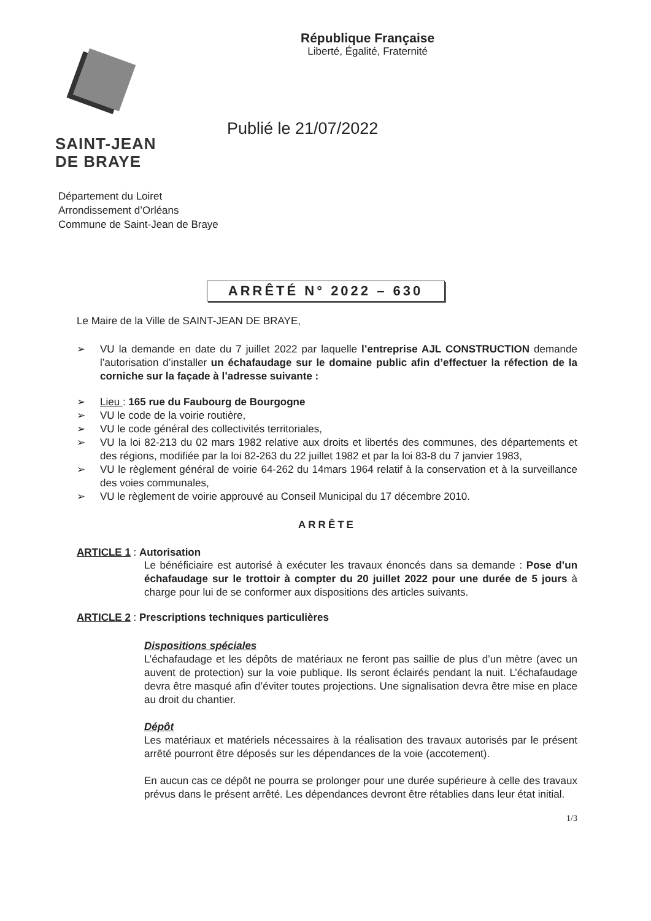SAINT-JEAN
DE BRAYE
République Française
Liberté, Égalité, Fraternité
Publié le 21/07/2022
Département du Loiret
Arrondissement d’Orléans
Commune de Saint-Jean de Braye
ARRÊTÉ N° 2022 – 630
Le Maire de la Ville de SAINT-JEAN DE BRAYE,
➢ VU la demande en date du 7 juillet 2022 par laquelle l’entreprise AJL CONSTRUCTION demande l’autorisation d’installer un échafaudage sur le domaine public afin d’effectuer la réfection de la corniche sur la façade à l’adresse suivante :
➢ Lieu : 165 rue du Faubourg de Bourgogne
➢ VU le code de la voirie routière,
➢ VU le code général des collectivités territoriales,
➢ VU la loi 82-213 du 02 mars 1982 relative aux droits et libertés des communes, des départements et des régions, modifiée par la loi 82-263 du 22 juillet 1982 et par la loi 83-8 du 7 janvier 1983,
➢ VU le règlement général de voirie 64-262 du 14mars 1964 relatif à la conservation et à la surveillance des voies communales,
➢ VU le règlement de voirie approuvé au Conseil Municipal du 17 décembre 2010.
ARRÊTE
ARTICLE 1 : Autorisation
Le bénéficiaire est autorisé à exécuter les travaux énoncés dans sa demande : Pose d’un échafaudage sur le trottoir à compter du 20 juillet 2022 pour une durée de 5 jours à charge pour lui de se conformer aux dispositions des articles suivants.
ARTICLE 2 : Prescriptions techniques particulières
Dispositions spéciales
L’échafaudage et les dépôts de matériaux ne feront pas saillie de plus d’un mètre (avec un auvent de protection) sur la voie publique. Ils seront éclairés pendant la nuit. L’échafaudage devra être masqué afin d’éviter toutes projections. Une signalisation devra être mise en place au droit du chantier.
Dépôt
Les matériaux et matériels nécessaires à la réalisation des travaux autorisés par le présent arrêté pourront être déposés sur les dépendances de la voie (accotement).
En aucun cas ce dépôt ne pourra se prolonger pour une durée supérieure à celle des travaux prévus dans le présent arrêté. Les dépendances devront être rétablies dans leur état initial.
1/3